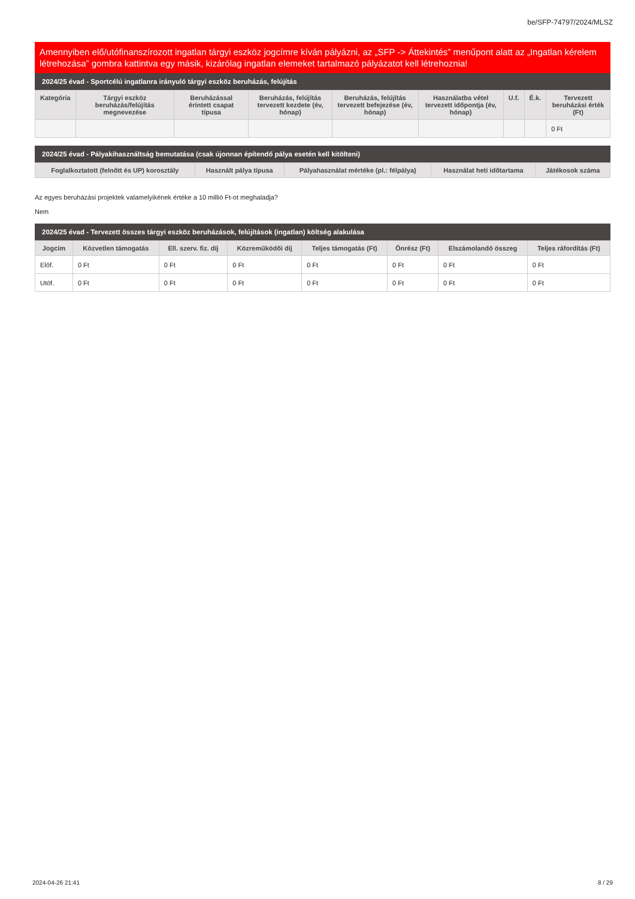be/SFP-74797/2024/MLSZ
Amennyiben elő/utófinanszírozott ingatlan tárgyi eszköz jogcímre kíván pályázni, az „SFP -> Áttekintés” menűpont alatt az „Ingatlan kérelem létrehozása” gombra kattintva egy másik, kizárólag ingatlan elemeket tartalmazó pályázatot kell létrehoznia!
2024/25 évad - Sportcélú ingatlanra irányuló tárgyi eszköz beruházás, felújítás
| Kategória | Tárgyi eszköz beruházás/felújítás megnevezése | Beruházással érintett csapat típusa | Beruházás, felújítás tervezett kezdete (év, hónap) | Beruházás, felújítás tervezett befejezése (év, hónap) | Használatba vétel tervezett időpontja (év, hónap) | U.f. | É.k. | Tervezett beruházási érték (Ft) |
| --- | --- | --- | --- | --- | --- | --- | --- | --- |
| | | | | | | | | 0 Ft |
2024/25 évad - Pályakihasználtság bemutatása (csak újonnan építendő pálya esetén kell kitölteni)
| Foglalkoztatott (felnőtt és UP) korosztály | Használt pálya típusa | Pályahasználat mértéke (pl.: félpálya) | Használat heti időtartama | Játékosok száma |
| --- | --- | --- | --- | --- |
Az egyes beruházási projektek valamelyikének értéke a 10 millió Ft-ot meghaladja?
Nem
2024/25 évad - Tervezett összes tárgyi eszköz beruházások, felújítások (ingatlan) költség alakulása
| Jogcím | Közvetlen támogatás | Ell. szerv. fiz. díj | Közreműködői díj | Teljes támogatás (Ft) | Önrész (Ft) | Elszámolandó összeg | Teljes ráfordítás (Ft) |
| --- | --- | --- | --- | --- | --- | --- | --- |
| Előf. | 0 Ft | 0 Ft | 0 Ft | 0 Ft | 0 Ft | 0 Ft | 0 Ft |
| Utóf. | 0 Ft | 0 Ft | 0 Ft | 0 Ft | 0 Ft | 0 Ft | 0 Ft |
2024-04-26 21:41 8 / 29